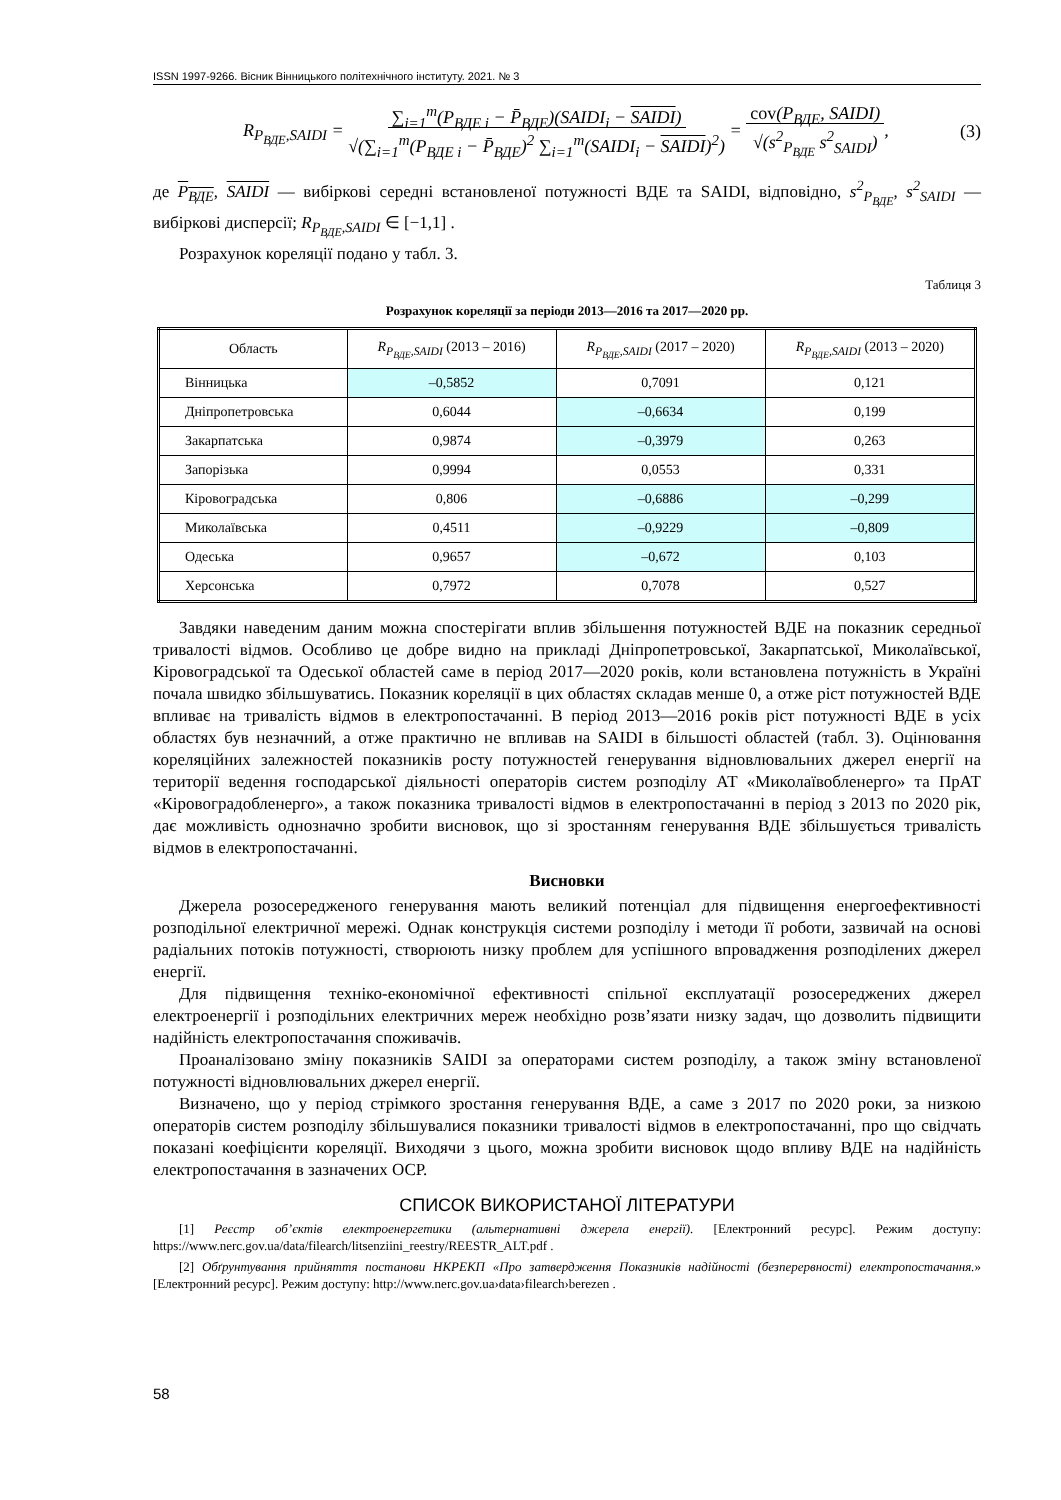ISSN 1997-9266. Вісник Вінницького політехнічного інституту. 2021. № 3
R<sub>P<sub>ВДЕ</sub>,SAIDI</sub> = ∑<sub>i=1</sub><sup>m</sup>(P<sub>ВДЕ i</sub> − P̄<sub>ВДЕ</sub>)(SAIDI<sub>i</sub> − SAIDI)
√(∑<sub>i=1</sub><sup>m</sup>(P<sub>ВДЕ i</sub> − P̄<sub>ВДЕ</sub>)<sup>2</sup> ∑<sub>i=1</sub><sup>m</sup>(SAIDI<sub>i</sub> − SAIDI)<sup>2</sup>) = cov(P<sub>ВДЕ</sub>, SAIDI)
√(s<sup>2</sup><sub>P<sub>ВДЕ</sub></sub> s<sup>2</sup><sub>SAIDI</sub>), (3)
де P<sub>ВДЕ</sub>, SAIDI — вибіркові середні встановленої потужності ВДЕ та SAIDI, відповідно, s<sup>2</sup><sub>P<sub>ВДЕ</sub></sub>, s<sup>2</sup><sub>SAIDI</sub> — вибіркові дисперсії; R<sub>P<sub>ВДЕ</sub>,SAIDI</sub> ∈ [−1,1] .
Розрахунок кореляції подано у табл. 3.
Таблиця 3
Розрахунок кореляції за періоди 2013—2016 та 2017—2020 рр.
| Область | R<sub>P<sub>ВДЕ</sub>,SAIDI</sub> (2013 – 2016) | R<sub>P<sub>ВДЕ</sub>,SAIDI</sub> (2017 – 2020) | R<sub>P<sub>ВДЕ</sub>,SAIDI</sub> (2013 – 2020) |
| --- | --- | --- | --- |
| Вінницька | –0,5852 | 0,7091 | 0,121 |
| Дніпропетровська | 0,6044 | –0,6634 | 0,199 |
| Закарпатська | 0,9874 | –0,3979 | 0,263 |
| Запорізька | 0,9994 | 0,0553 | 0,331 |
| Кіровоградська | 0,806 | –0,6886 | –0,299 |
| Миколаївська | 0,4511 | –0,9229 | –0,809 |
| Одеська | 0,9657 | –0,672 | 0,103 |
| Херсонська | 0,7972 | 0,7078 | 0,527 |
Завдяки наведеним даним можна спостерігати вплив збільшення потужностей ВДЕ на показник середньої тривалості відмов. Особливо це добре видно на прикладі Дніпропетровської, Закарпатської, Миколаївської, Кіровоградської та Одеської областей саме в період 2017—2020 років, коли встановлена потужність в Україні почала швидко збільшуватись. Показник кореляції в цих областях складав менше 0, а отже ріст потужностей ВДЕ впливає на тривалість відмов в електропостачанні. В період 2013—2016 років ріст потужності ВДЕ в усіх областях був незначний, а отже практично не впливав на SAIDI в більшості областей (табл. 3). Оцінювання кореляційних залежностей показників росту потужностей генерування відновлювальних джерел енергії на території ведення господарської діяльності операторів систем розподілу АТ «Миколаївобленерго» та ПрАТ «Кіровоградобленерго», а також показника тривалості відмов в електропостачанні в період з 2013 по 2020 рік, дає можливість однозначно зробити висновок, що зі зростанням генерування ВДЕ збільшується тривалість відмов в електропостачанні.
Висновки
Джерела розосередженого генерування мають великий потенціал для підвищення енергоефективності розподільної електричної мережі. Однак конструкція системи розподілу і методи її роботи, зазвичай на основі радіальних потоків потужності, створюють низку проблем для успішного впровадження розподілених джерел енергії.
Для підвищення техніко-економічної ефективності спільної експлуатації розосереджених джерел електроенергії і розподільних електричних мереж необхідно розв’язати низку задач, що дозволить підвищити надійність електропостачання споживачів.
Проаналізовано зміну показників SAIDI за операторами систем розподілу, а також зміну встановленої потужності відновлювальних джерел енергії.
Визначено, що у період стрімкого зростання генерування ВДЕ, а саме з 2017 по 2020 роки, за низкою операторів систем розподілу збільшувалися показники тривалості відмов в електропостачанні, про що свідчать показані коефіцієнти кореляції. Виходячи з цього, можна зробити висновок щодо впливу ВДЕ на надійність електропостачання в зазначених ОСР.
СПИСОК ВИКОРИСТАНОЇ ЛІТЕРАТУРИ
[1] Реєстр об’єктів електроенергетики (альтернативні джерела енергії). [Електронний ресурс]. Режим доступу: https://www.nerc.gov.ua/data/filearch/litsenziini_reestry/REESTR_ALT.pdf .
[2] Обґрунтування прийняття постанови НКРЕКП «Про затвердження Показників надійності (безперервності) електропостачання.» [Електронний ресурс]. Режим доступу: http://www.nerc.gov.ua›data›filearch›berezen .
58